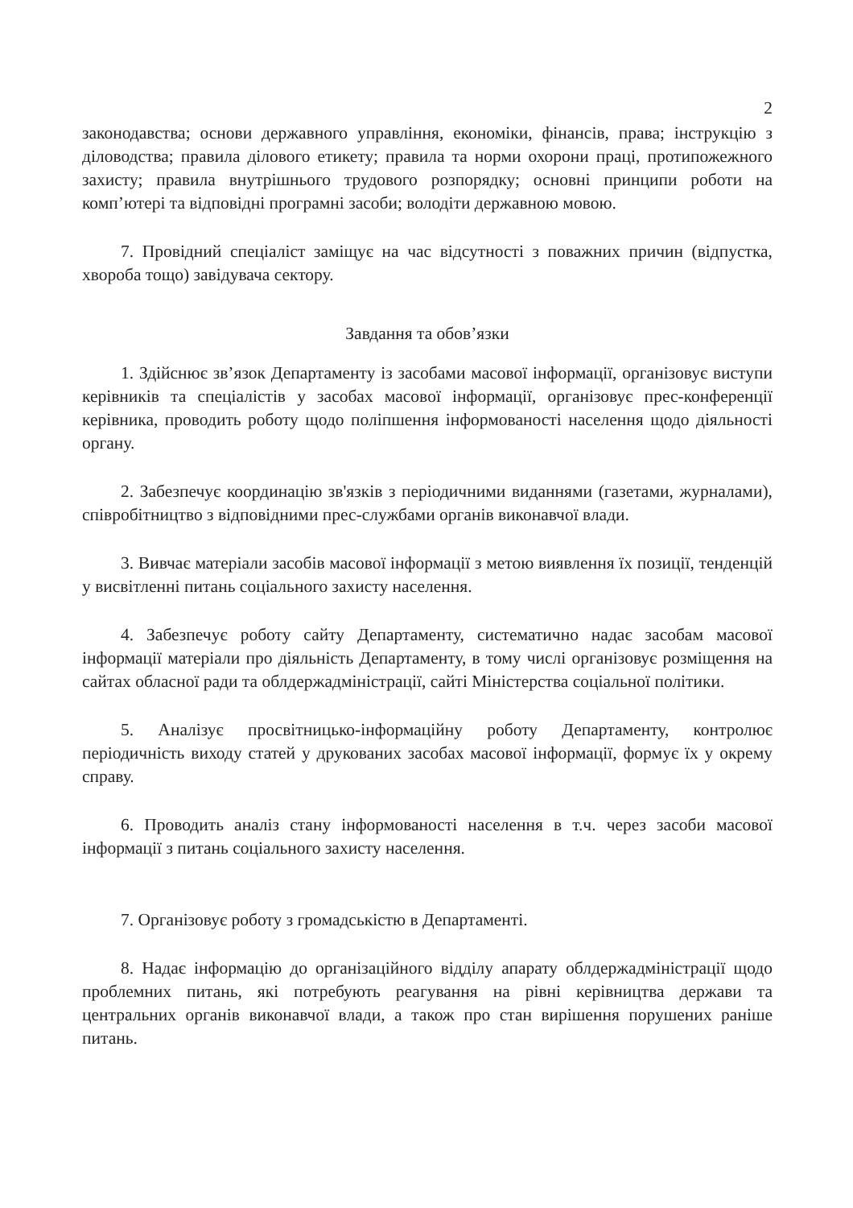2
законодавства; основи державного управління, економіки, фінансів, права; інструкцію з діловодства; правила ділового етикету; правила та норми охорони праці, протипожежного захисту; правила внутрішнього трудового розпорядку; основні принципи роботи на комп’ютері та відповідні програмні засоби; володіти державною мовою.
7. Провідний спеціаліст заміщує на час відсутності з поважних причин (відпустка, хвороба тощо) завідувача сектору.
Завдання та обов’язки
1. Здійснює зв’язок Департаменту із засобами масової інформації, організовує виступи керівників та спеціалістів у засобах масової інформації, організовує прес-конференції керівника, проводить роботу щодо поліпшення інформованості населення щодо діяльності органу.
2. Забезпечує координацію зв'язків з періодичними виданнями (газетами, журналами), співробітництво з відповідними прес-службами органів виконавчої влади.
3. Вивчає матеріали засобів масової інформації з метою виявлення їх позиції, тенденцій у висвітленні питань соціального захисту населення.
4. Забезпечує роботу сайту Департаменту, систематично надає засобам масової інформації матеріали про діяльність Департаменту, в тому числі організовує розміщення на сайтах обласної ради та облдержадміністрації, сайті Міністерства соціальної політики.
5. Аналізує просвітницько-інформаційну роботу Департаменту, контролює періодичність виходу статей у друкованих засобах масової інформації, формує їх у окрему справу.
6. Проводить аналіз стану інформованості населення в т.ч. через засоби масової інформації з питань соціального захисту населення.
7. Організовує роботу з громадськістю в Департаменті.
8. Надає інформацію до організаційного відділу апарату облдержадміністрації щодо проблемних питань, які потребують реагування на рівні керівництва держави та центральних органів виконавчої влади, а також про стан вирішення порушених раніше питань.